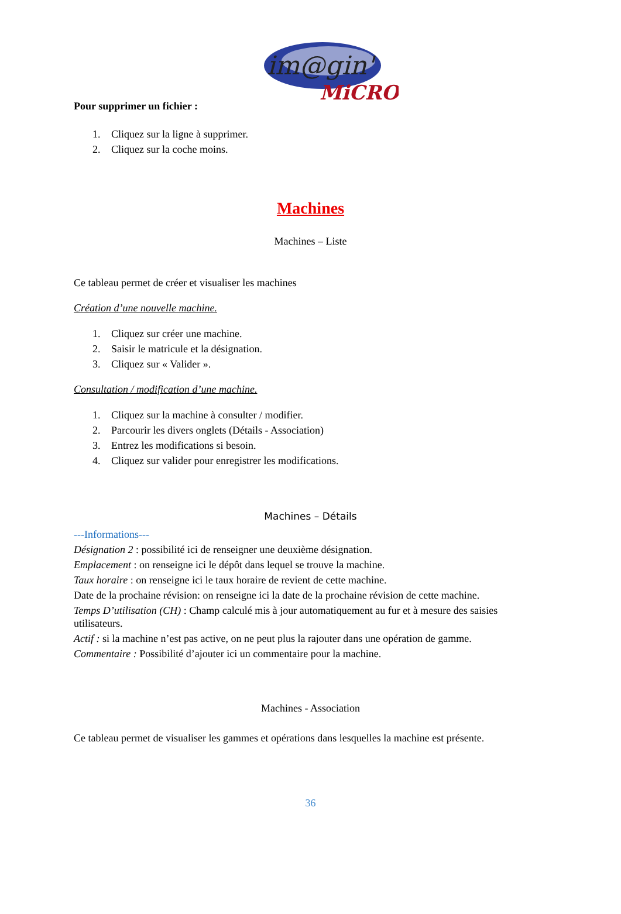im@gin'
MiCRO
Pour supprimer un fichier :
1. Cliquez sur la ligne à supprimer.
2. Cliquez sur la coche moins.
Machines
Machines – Liste
Ce tableau permet de créer et visualiser les machines
Création d’une nouvelle machine.
1. Cliquez sur créer une machine.
2. Saisir le matricule et la désignation.
3. Cliquez sur « Valider ».
Consultation / modification d’une machine.
1. Cliquez sur la machine à consulter / modifier.
2. Parcourir les divers onglets (Détails - Association)
3. Entrez les modifications si besoin.
4. Cliquez sur valider pour enregistrer les modifications.
Machines – Détails
---Informations---
Désignation 2 : possibilité ici de renseigner une deuxième désignation.
Emplacement : on renseigne ici le dépôt dans lequel se trouve la machine.
Taux horaire : on renseigne ici le taux horaire de revient de cette machine.
Date de la prochaine révision: on renseigne ici la date de la prochaine révision de cette machine.
Temps D’utilisation (CH) : Champ calculé mis à jour automatiquement au fur et à mesure des saisies utilisateurs.
Actif : si la machine n’est pas active, on ne peut plus la rajouter dans une opération de gamme.
Commentaire : Possibilité d’ajouter ici un commentaire pour la machine.
Machines - Association
Ce tableau permet de visualiser les gammes et opérations dans lesquelles la machine est présente.
36